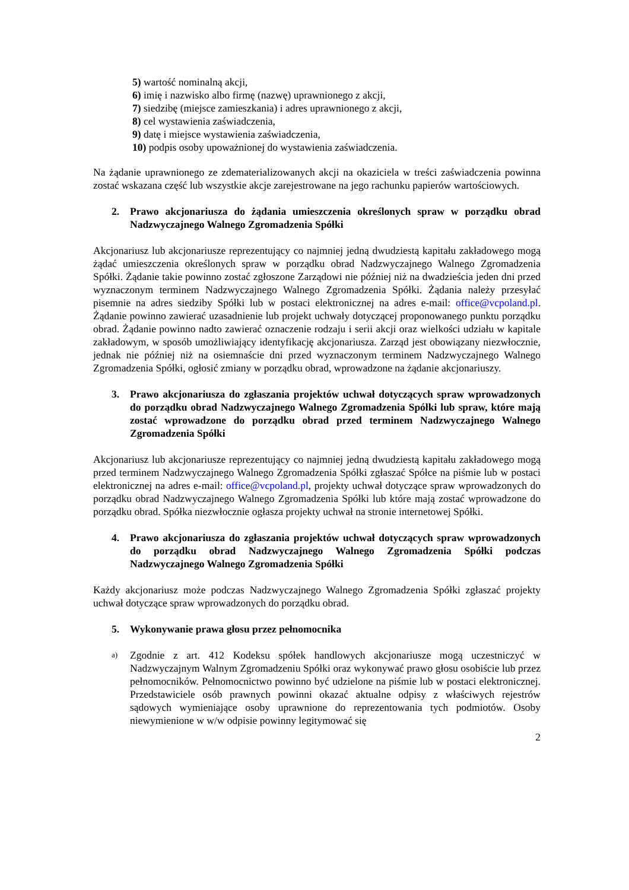5) wartość nominalną akcji,
6) imię i nazwisko albo firmę (nazwę) uprawnionego z akcji,
7) siedzibę (miejsce zamieszkania) i adres uprawnionego z akcji,
8) cel wystawienia zaświadczenia,
9) datę i miejsce wystawienia zaświadczenia,
10) podpis osoby upoważnionej do wystawienia zaświadczenia.
Na żądanie uprawnionego ze zdematerializowanych akcji na okaziciela w treści zaświadczenia powinna zostać wskazana część lub wszystkie akcje zarejestrowane na jego rachunku papierów wartościowych.
2. Prawo akcjonariusza do żądania umieszczenia określonych spraw w porządku obrad Nadzwyczajnego Walnego Zgromadzenia Spółki
Akcjonariusz lub akcjonariusze reprezentujący co najmniej jedną dwudziestą kapitału zakładowego mogą żądać umieszczenia określonych spraw w porządku obrad Nadzwyczajnego Walnego Zgromadzenia Spółki. Żądanie takie powinno zostać zgłoszone Zarządowi nie później niż na dwadzieścia jeden dni przed wyznaczonym terminem Nadzwyczajnego Walnego Zgromadzenia Spółki. Żądania należy przesyłać pisemnie na adres siedziby Spółki lub w postaci elektronicznej na adres e-mail: office@vcpoland.pl. Żądanie powinno zawierać uzasadnienie lub projekt uchwały dotyczącej proponowanego punktu porządku obrad. Żądanie powinno nadto zawierać oznaczenie rodzaju i serii akcji oraz wielkości udziału w kapitale zakładowym, w sposób umożliwiający identyfikację akcjonariusza. Zarząd jest obowiązany niezwłocznie, jednak nie później niż na osiemnaście dni przed wyznaczonym terminem Nadzwyczajnego Walnego Zgromadzenia Spółki, ogłosić zmiany w porządku obrad, wprowadzone na żądanie akcjonariuszy.
3. Prawo akcjonariusza do zgłaszania projektów uchwał dotyczących spraw wprowadzonych do porządku obrad Nadzwyczajnego Walnego Zgromadzenia Spółki lub spraw, które mają zostać wprowadzone do porządku obrad przed terminem Nadzwyczajnego Walnego Zgromadzenia Spółki
Akcjonariusz lub akcjonariusze reprezentujący co najmniej jedną dwudziestą kapitału zakładowego mogą przed terminem Nadzwyczajnego Walnego Zgromadzenia Spółki zgłaszać Spółce na piśmie lub w postaci elektronicznej na adres e-mail: office@vcpoland.pl, projekty uchwał dotyczące spraw wprowadzonych do porządku obrad Nadzwyczajnego Walnego Zgromadzenia Spółki lub które mają zostać wprowadzone do porządku obrad. Spółka niezwłocznie ogłasza projekty uchwał na stronie internetowej Spółki.
4. Prawo akcjonariusza do zgłaszania projektów uchwał dotyczących spraw wprowadzonych do porządku obrad Nadzwyczajnego Walnego Zgromadzenia Spółki podczas Nadzwyczajnego Walnego Zgromadzenia Spółki
Każdy akcjonariusz może podczas Nadzwyczajnego Walnego Zgromadzenia Spółki zgłaszać projekty uchwał dotyczące spraw wprowadzonych do porządku obrad.
5. Wykonywanie prawa głosu przez pełnomocnika
a) Zgodnie z art. 412 Kodeksu spółek handlowych akcjonariusze mogą uczestniczyć w Nadzwyczajnym Walnym Zgromadzeniu Spółki oraz wykonywać prawo głosu osobiście lub przez pełnomocników. Pełnomocnictwo powinno być udzielone na piśmie lub w postaci elektronicznej. Przedstawiciele osób prawnych powinni okazać aktualne odpisy z właściwych rejestrów sądowych wymieniające osoby uprawnione do reprezentowania tych podmiotów. Osoby niewymienione w w/w odpisie powinny legitymować się
2